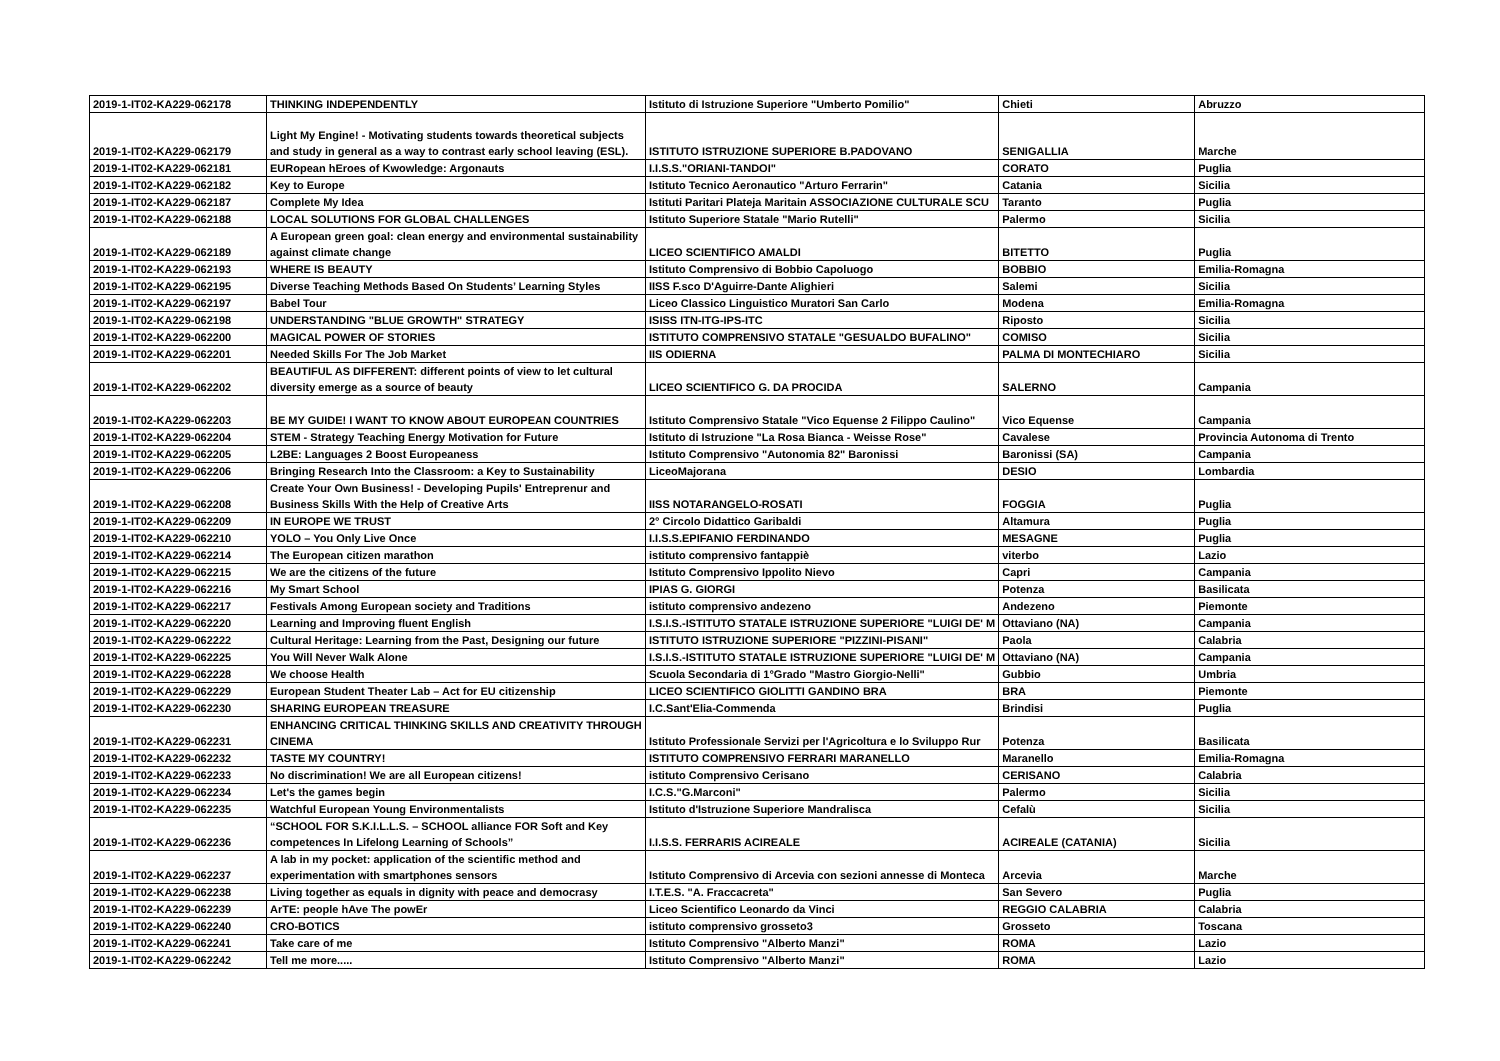| 2019-1-IT02-KA229-062178 | THINKING INDEPENDENTLY | Istituto di Istruzione Superiore "Umberto Pomilio" | Chieti | Abruzzo |
| 2019-1-IT02-KA229-062179 | Light My Engine! - Motivating students towards theoretical subjects and study in general as a way to contrast early school leaving (ESL). | ISTITUTO ISTRUZIONE SUPERIORE B.PADOVANO | SENIGALLIA | Marche |
| 2019-1-IT02-KA229-062181 | EURopean hEroes of Kwowledge: Argonauts | I.I.S.S."ORIANI-TANDOI" | CORATO | Puglia |
| 2019-1-IT02-KA229-062182 | Key to Europe | Istituto Tecnico Aeronautico "Arturo Ferrarin" | Catania | Sicilia |
| 2019-1-IT02-KA229-062187 | Complete My Idea | Istituti Paritari Plateja Maritain ASSOCIAZIONE CULTURALE SCU | Taranto | Puglia |
| 2019-1-IT02-KA229-062188 | LOCAL SOLUTIONS FOR GLOBAL CHALLENGES | Istituto Superiore Statale "Mario Rutelli" | Palermo | Sicilia |
| 2019-1-IT02-KA229-062189 | A European green goal: clean energy and environmental sustainability against climate change | LICEO SCIENTIFICO AMALDI | BITETTO | Puglia |
| 2019-1-IT02-KA229-062193 | WHERE IS BEAUTY | Istituto Comprensivo di Bobbio Capoluogo | BOBBIO | Emilia-Romagna |
| 2019-1-IT02-KA229-062195 | Diverse Teaching Methods Based On Students’ Learning Styles | IISS F.sco D'Aguirre-Dante Alighieri | Salemi | Sicilia |
| 2019-1-IT02-KA229-062197 | Babel Tour | Liceo Classico Linguistico Muratori San Carlo | Modena | Emilia-Romagna |
| 2019-1-IT02-KA229-062198 | UNDERSTANDING "BLUE GROWTH" STRATEGY | ISISS ITN-ITG-IPS-ITC | Riposto | Sicilia |
| 2019-1-IT02-KA229-062200 | MAGICAL POWER OF STORIES | ISTITUTO COMPRENSIVO STATALE "GESUALDO BUFALINO" | COMISO | Sicilia |
| 2019-1-IT02-KA229-062201 | Needed Skills For The Job Market | IIS ODIERNA | PALMA DI MONTECHIARO | Sicilia |
| 2019-1-IT02-KA229-062202 | BEAUTIFUL AS DIFFERENT: different points of view to let cultural diversity emerge as a source of beauty | LICEO SCIENTIFICO G. DA PROCIDA | SALERNO | Campania |
| 2019-1-IT02-KA229-062203 | BE MY GUIDE! I WANT TO KNOW ABOUT EUROPEAN COUNTRIES | Istituto Comprensivo Statale "Vico Equense 2 Filippo Caulino" | Vico Equense | Campania |
| 2019-1-IT02-KA229-062204 | STEM - Strategy Teaching Energy Motivation for Future | Istituto di Istruzione "La Rosa Bianca - Weisse Rose" | Cavalese | Provincia Autonoma di Trento |
| 2019-1-IT02-KA229-062205 | L2BE: Languages 2 Boost Europeaness | Istituto Comprensivo "Autonomia 82" Baronissi | Baronissi (SA) | Campania |
| 2019-1-IT02-KA229-062206 | Bringing Research Into the Classroom: a Key to Sustainability | LiceoMajorana | DESIO | Lombardia |
| 2019-1-IT02-KA229-062208 | Create Your Own Business! - Developing Pupils' Entreprenur and Business Skills With the Help of Creative Arts | IISS NOTARANGELO-ROSATI | FOGGIA | Puglia |
| 2019-1-IT02-KA229-062209 | IN EUROPE WE TRUST | 2° Circolo Didattico Garibaldi | Altamura | Puglia |
| 2019-1-IT02-KA229-062210 | YOLO – You Only Live Once | I.I.S.S.EPIFANIO FERDINANDO | MESAGNE | Puglia |
| 2019-1-IT02-KA229-062214 | The European citizen marathon | istituto comprensivo fantappiè | viterbo | Lazio |
| 2019-1-IT02-KA229-062215 | We are the citizens of the future | Istituto Comprensivo Ippolito Nievo | Capri | Campania |
| 2019-1-IT02-KA229-062216 | My Smart School | IPIAS G. GIORGI | Potenza | Basilicata |
| 2019-1-IT02-KA229-062217 | Festivals Among European society and Traditions | istituto comprensivo andezeno | Andezeno | Piemonte |
| 2019-1-IT02-KA229-062220 | Learning and Improving fluent English | I.S.I.S.-ISTITUTO STATALE ISTRUZIONE SUPERIORE "LUIGI DE' M | Ottaviano (NA) | Campania |
| 2019-1-IT02-KA229-062222 | Cultural Heritage: Learning from the Past, Designing our future | ISTITUTO ISTRUZIONE SUPERIORE "PIZZINI-PISANI" | Paola | Calabria |
| 2019-1-IT02-KA229-062225 | You Will Never Walk Alone | I.S.I.S.-ISTITUTO STATALE ISTRUZIONE SUPERIORE "LUIGI DE' M | Ottaviano (NA) | Campania |
| 2019-1-IT02-KA229-062228 | We choose Health | Scuola Secondaria di 1°Grado "Mastro Giorgio-Nelli" | Gubbio | Umbria |
| 2019-1-IT02-KA229-062229 | European Student Theater Lab – Act for EU citizenship | LICEO SCIENTIFICO GIOLITTI GANDINO BRA | BRA | Piemonte |
| 2019-1-IT02-KA229-062230 | SHARING EUROPEAN TREASURE | I.C.Sant'Elia-Commenda | Brindisi | Puglia |
| 2019-1-IT02-KA229-062231 | ENHANCING CRITICAL THINKING SKILLS AND CREATIVITY THROUGH CINEMA | Istituto Professionale Servizi per l'Agricoltura e lo Sviluppo Rur | Potenza | Basilicata |
| 2019-1-IT02-KA229-062232 | TASTE MY COUNTRY! | ISTITUTO COMPRENSIVO FERRARI MARANELLO | Maranello | Emilia-Romagna |
| 2019-1-IT02-KA229-062233 | No discrimination! We are all European citizens! | istituto Comprensivo Cerisano | CERISANO | Calabria |
| 2019-1-IT02-KA229-062234 | Let's the games begin | I.C.S."G.Marconi" | Palermo | Sicilia |
| 2019-1-IT02-KA229-062235 | Watchful European Young Environmentalists | Istituto d'Istruzione Superiore Mandralisca | Cefalù | Sicilia |
| 2019-1-IT02-KA229-062236 | “SCHOOL FOR S.K.I.L.L.S. – SCHOOL alliance FOR Soft and Key competences In Lifelong Learning of Schools” | I.I.S.S. FERRARIS ACIREALE | ACIREALE (CATANIA) | Sicilia |
| 2019-1-IT02-KA229-062237 | A lab in my pocket: application of the scientific method and experimentation with smartphones sensors | Istituto Comprensivo di Arcevia con sezioni annesse di Monteca | Arcevia | Marche |
| 2019-1-IT02-KA229-062238 | Living together as equals in dignity with peace and democrasy | I.T.E.S. "A. Fraccacreta" | San Severo | Puglia |
| 2019-1-IT02-KA229-062239 | ArTE: people hAve The powEr | Liceo Scientifico Leonardo da Vinci | REGGIO CALABRIA | Calabria |
| 2019-1-IT02-KA229-062240 | CRO-BOTICS | istituto comprensivo grosseto3 | Grosseto | Toscana |
| 2019-1-IT02-KA229-062241 | Take care of me | Istituto Comprensivo "Alberto Manzi" | ROMA | Lazio |
| 2019-1-IT02-KA229-062242 | Tell me more..... | Istituto Comprensivo "Alberto Manzi" | ROMA | Lazio |